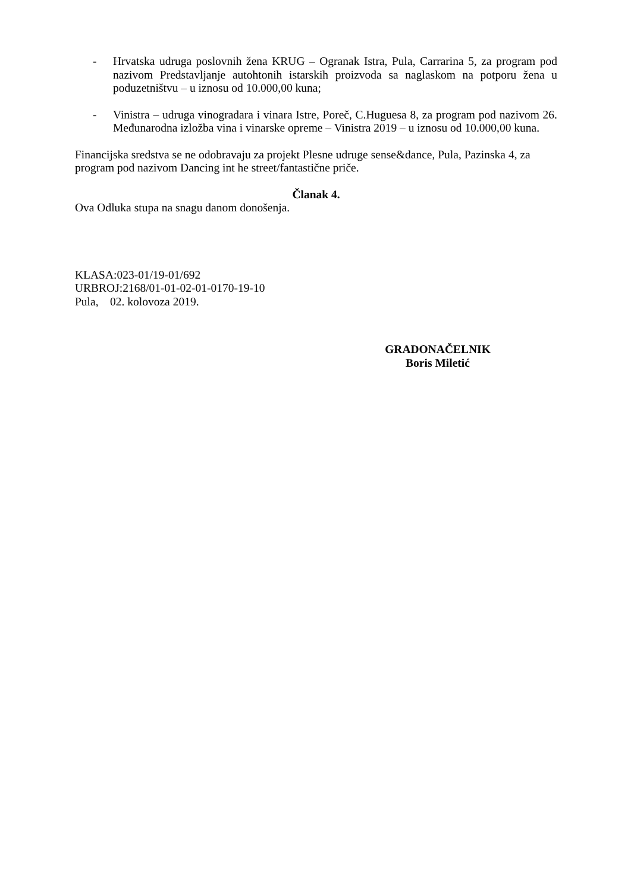- Hrvatska udruga poslovnih žena KRUG – Ogranak Istra, Pula, Carrarina 5, za program pod nazivom Predstavljanje autohtonih istarskih proizvoda sa naglaskom na potporu žena u poduzetništvu – u iznosu od 10.000,00 kuna;
- Vinistra – udruga vinogradara i vinara Istre, Poreč, C.Huguesa 8, za program pod nazivom 26. Međunarodna izložba vina i vinarske opreme – Vinistra 2019 – u iznosu od 10.000,00 kuna.
Financijska sredstva se ne odobravaju za projekt Plesne udruge sense&dance, Pula, Pazinska 4, za program pod nazivom Dancing int he street/fantastične priče.
Članak 4.
Ova Odluka stupa na snagu danom donošenja.
KLASA:023-01/19-01/692
URBROJ:2168/01-01-02-01-0170-19-10
Pula, 02. kolovoza 2019.
GRADONAČELNIK
Boris Miletić